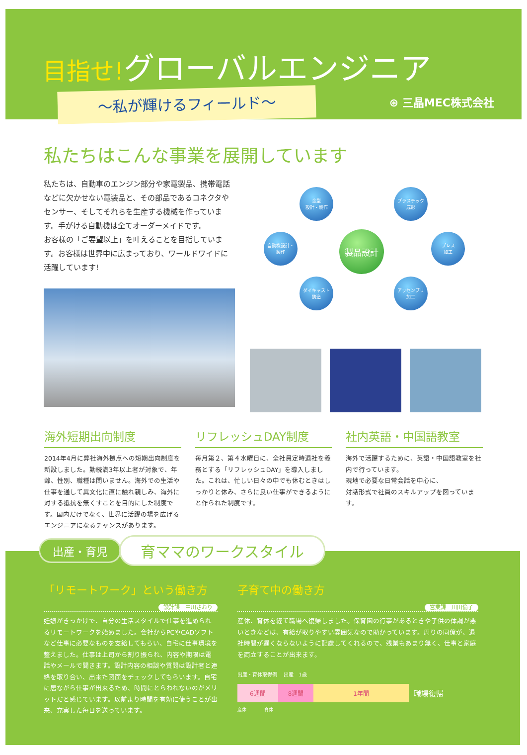目指せ!グローバルエンジニア
～私が輝けるフィールド～ ⊛ 三晶MEC株式会社
私たちはこんな事業を展開しています
私たちは、自動車のエンジン部分や家電製品、携帯電話などに欠かせない電装品と、その部品であるコネクタやセンサー、そしてそれらを生産する機械を作っています。手がける自動機は全てオーダーメイドです。
お客様の「ご要望以上」を叶えることを目指しています。お客様は世界中に広まっており、ワールドワイドに活躍しています!
金型
設計・製作
プラスチック
成形
自動機設計・
製作
製品設計
プレス
加工
ダイキャスト
鋳造
アッセンブリ
加工
海外短期出向制度
2014年4月に弊社海外拠点への短期出向制度を新設しました。勤続満3年以上者が対象で、年齢、性別、職種は問いません。海外での生活や仕事を通して異文化に直に触れ親しみ、海外に対する抵抗を無くすことを目的にした制度です。国内だけでなく、世界に活躍の場を広げるエンジニアになるチャンスがあります。
リフレッシュDAY制度
毎月第２、第４水曜日に、全社員定時退社を義務とする「リフレッシュDAY」を導入しました。これは、忙しい日々の中でも休むときはしっかりと休み、さらに良い仕事ができるようにと作られた制度です。
社内英語・中国語教室
海外で活躍するために、英語・中国語教室を社内で行っています。
現地で必要な日常会話を中心に、
対話形式で社員のスキルアップを図っています。
「リモートワーク」という働き方
設計課　中川さおり
妊娠がきっかけで、自分の生活スタイルで仕事を進められるリモートワークを始めました。会社からPCやCADソフトなど仕事に必要なものを支給してもらい、自宅に仕事環境を整えました。仕事は上司から割り振られ、内容や期限は電話やメールで聞きます。設計内容の相談や質問は設計者と連絡を取り合い、出来た図面をチェックしてもらいます。自宅に居ながら仕事が出来るため、時間にとらわれないのがメリットだと感じています。以前より時間を有効に使うことが出来、充実した毎日を送っています。
子育て中の働き方
営業課　川田倫子
産休、育休を経て職場へ復帰しました。保育園の行事があるときや子供の体調が悪いときなどは、有給が取りやすい雰囲気なので助かっています。周りの同僚が、退社時間が遅くならないように配慮してくれるので、残業もあまり無く、仕事と家庭を両立することが出来ます。
出産・育休取得例 　出産　1歳
6週間 8週間 1年間 職場復帰
産休　　　　育休
出産・育児 育ママのワークスタイル